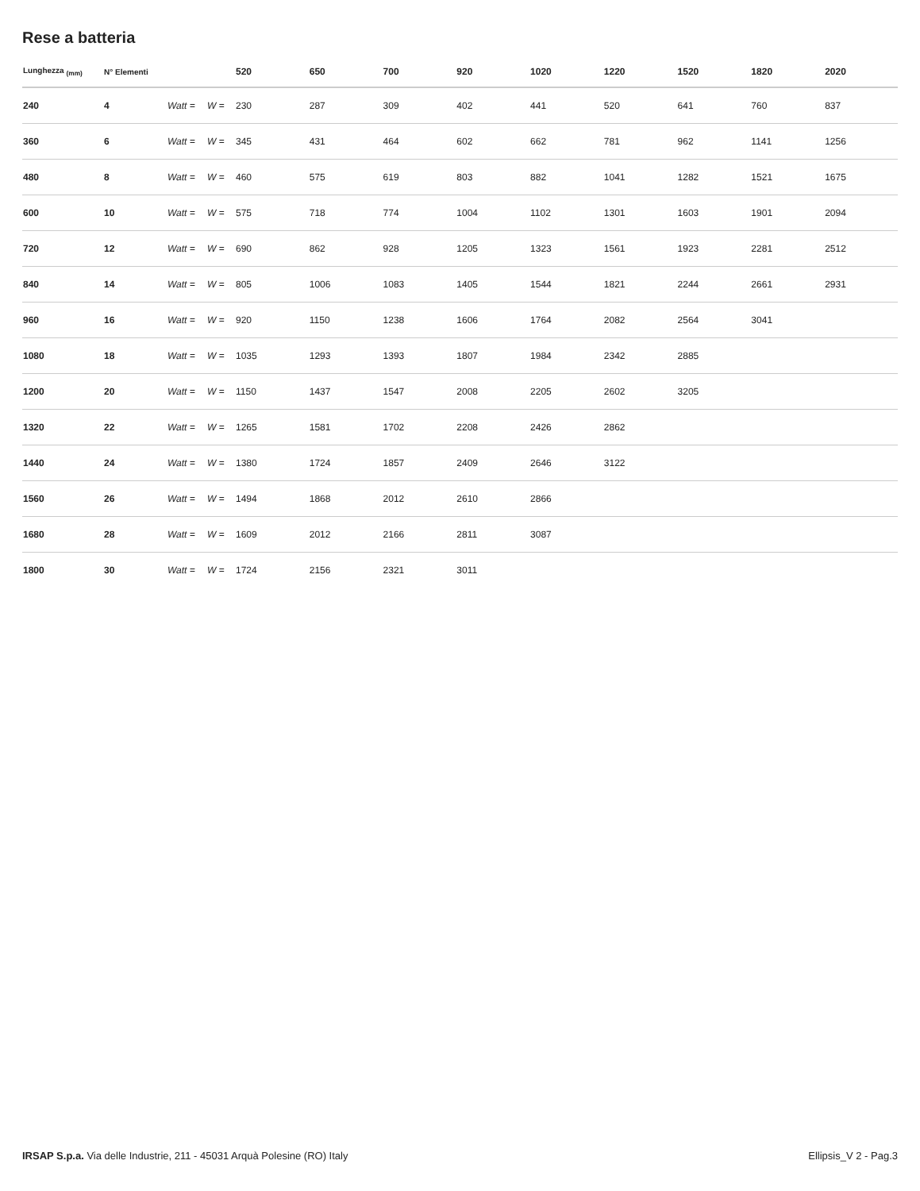Rese a batteria
| Lunghezza <sub>(mm)</sub> | N° Elementi | | | 520 | 650 | 700 | 920 | 1020 | 1220 | 1520 | 1820 | 2020 |
| --- | --- | --- | --- | --- | --- | --- | --- | --- | --- | --- | --- | --- |
| 240 | 4 | Watt = | W = | 230 | 287 | 309 | 402 | 441 | 520 | 641 | 760 | 837 |
| 360 | 6 | Watt = | W = | 345 | 431 | 464 | 602 | 662 | 781 | 962 | 1141 | 1256 |
| 480 | 8 | Watt = | W = | 460 | 575 | 619 | 803 | 882 | 1041 | 1282 | 1521 | 1675 |
| 600 | 10 | Watt = | W = | 575 | 718 | 774 | 1004 | 1102 | 1301 | 1603 | 1901 | 2094 |
| 720 | 12 | Watt = | W = | 690 | 862 | 928 | 1205 | 1323 | 1561 | 1923 | 2281 | 2512 |
| 840 | 14 | Watt = | W = | 805 | 1006 | 1083 | 1405 | 1544 | 1821 | 2244 | 2661 | 2931 |
| 960 | 16 | Watt = | W = | 920 | 1150 | 1238 | 1606 | 1764 | 2082 | 2564 | 3041 | |
| 1080 | 18 | Watt = | W = | 1035 | 1293 | 1393 | 1807 | 1984 | 2342 | 2885 | | |
| 1200 | 20 | Watt = | W = | 1150 | 1437 | 1547 | 2008 | 2205 | 2602 | 3205 | | |
| 1320 | 22 | Watt = | W = | 1265 | 1581 | 1702 | 2208 | 2426 | 2862 | | | |
| 1440 | 24 | Watt = | W = | 1380 | 1724 | 1857 | 2409 | 2646 | 3122 | | | |
| 1560 | 26 | Watt = | W = | 1494 | 1868 | 2012 | 2610 | 2866 | | | | |
| 1680 | 28 | Watt = | W = | 1609 | 2012 | 2166 | 2811 | 3087 | | | | |
| 1800 | 30 | Watt = | W = | 1724 | 2156 | 2321 | 3011 | | | | | |
IRSAP S.p.a. Via delle Industrie, 211 - 45031 Arquà Polesine (RO) Italy Ellipsis_V 2 - Pag.3